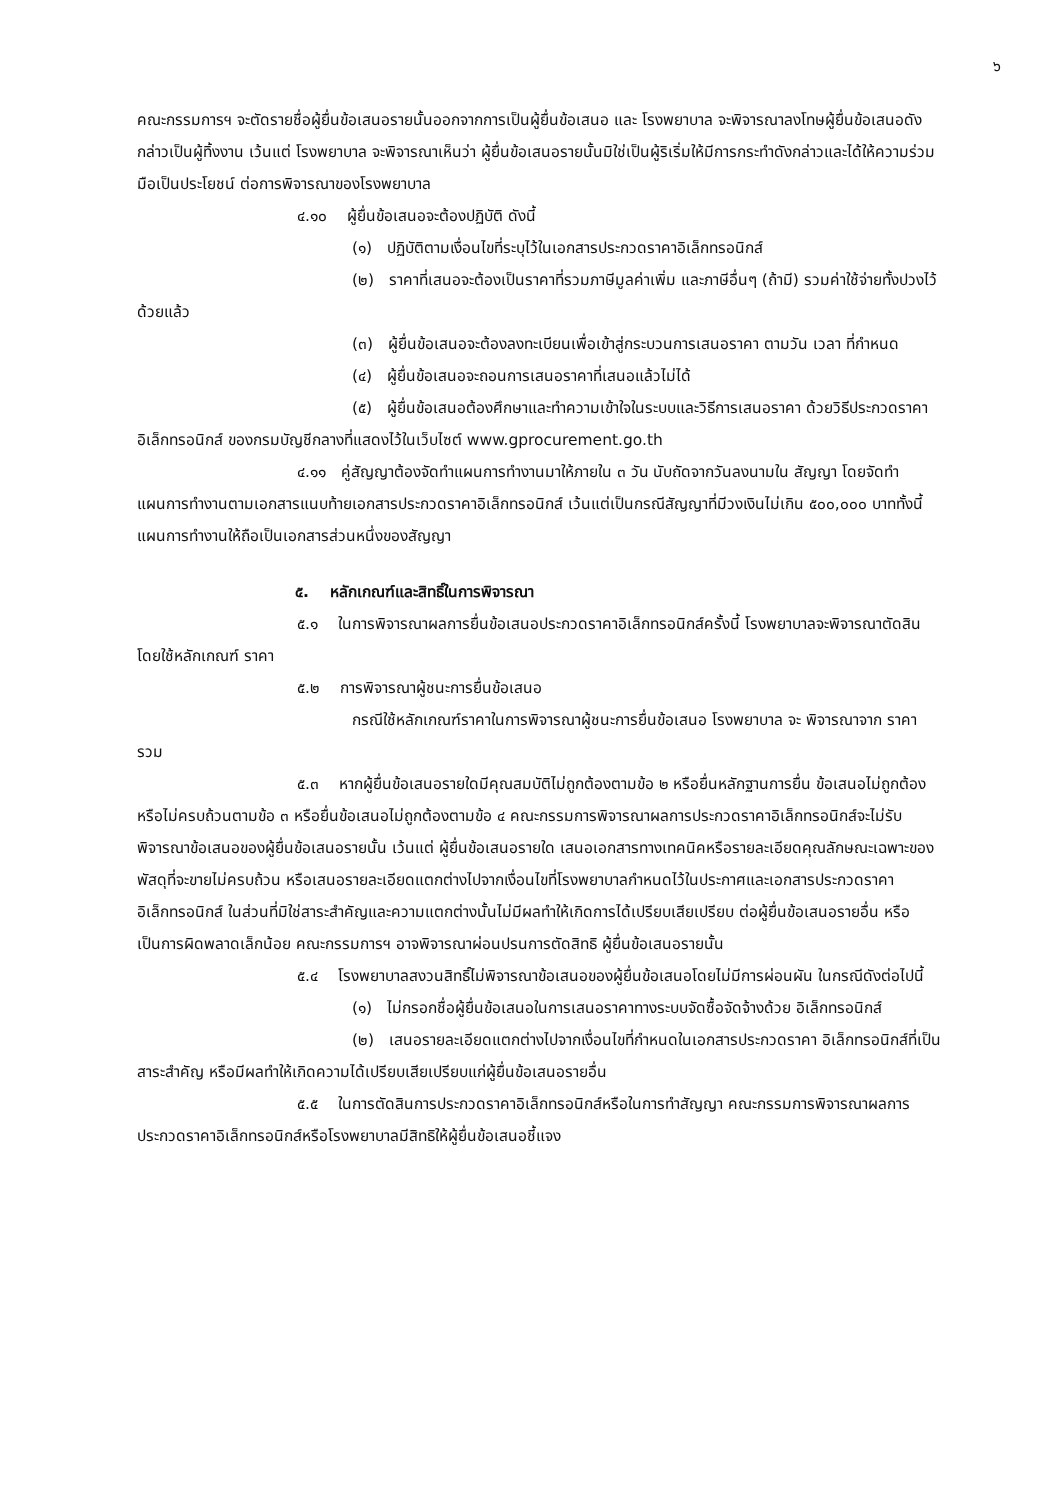๖
คณะกรรมการฯ จะตัดรายชื่อผู้ยื่นข้อเสนอรายนั้นออกจากการเป็นผู้ยื่นข้อเสนอ และ โรงพยาบาล จะพิจารณาลงโทษผู้ยื่นข้อเสนอดังกล่าวเป็นผู้ทิ้งงาน เว้นแต่ โรงพยาบาล จะพิจารณาเห็นว่า ผู้ยื่นข้อเสนอรายนั้นมิใช่เป็นผู้ริเริ่มให้มีการกระทำดังกล่าวและได้ให้ความร่วมมือเป็นประโยชน์ ต่อการพิจารณาของโรงพยาบาล
๔.๑๐ ผู้ยื่นข้อเสนอจะต้องปฏิบัติ ดังนี้
(๑) ปฏิบัติตามเงื่อนไขที่ระบุไว้ในเอกสารประกวดราคาอิเล็กทรอนิกส์
(๒) ราคาที่เสนอจะต้องเป็นราคาที่รวมภาษีมูลค่าเพิ่ม และภาษีอื่นๆ (ถ้ามี) รวมค่าใช้จ่ายทั้งปวงไว้ด้วยแล้ว
(๓) ผู้ยื่นข้อเสนอจะต้องลงทะเบียนเพื่อเข้าสู่กระบวนการเสนอราคา ตามวัน เวลา ที่กำหนด
(๔) ผู้ยื่นข้อเสนอจะถอนการเสนอราคาที่เสนอแล้วไม่ได้
(๕) ผู้ยื่นข้อเสนอต้องศึกษาและทำความเข้าใจในระบบและวิธีการเสนอราคา ด้วยวิธีประกวดราคาอิเล็กทรอนิกส์ ของกรมบัญชีกลางที่แสดงไว้ในเว็บไซต์ www.gprocurement.go.th
๔.๑๑ คู่สัญญาต้องจัดทำแผนการทำงานมาให้ภายใน ๓ วัน นับถัดจากวันลงนามใน สัญญา โดยจัดทำแผนการทำงานตามเอกสารแนบท้ายเอกสารประกวดราคาอิเล็กทรอนิกส์ เว้นแต่เป็นกรณีสัญญาที่มีวงเงินไม่เกิน ๕๐๐,๐๐๐ บาททั้งนี้ แผนการทำงานให้ถือเป็นเอกสารส่วนหนึ่งของสัญญา
๕. หลักเกณฑ์และสิทธิ์ในการพิจารณา
๕.๑ ในการพิจารณาผลการยื่นข้อเสนอประกวดราคาอิเล็กทรอนิกส์ครั้งนี้ โรงพยาบาลจะพิจารณาตัดสินโดยใช้หลักเกณฑ์ ราคา
๕.๒ การพิจารณาผู้ชนะการยื่นข้อเสนอ
กรณีใช้หลักเกณฑ์ราคาในการพิจารณาผู้ชนะการยื่นข้อเสนอ โรงพยาบาล จะ พิจารณาจาก ราคารวม
๕.๓ หากผู้ยื่นข้อเสนอรายใดมีคุณสมบัติไม่ถูกต้องตามข้อ ๒ หรือยื่นหลักฐานการยื่น ข้อเสนอไม่ถูกต้อง หรือไม่ครบถ้วนตามข้อ ๓ หรือยื่นข้อเสนอไม่ถูกต้องตามข้อ ๔ คณะกรรมการพิจารณาผลการประกวดราคาอิเล็กทรอนิกส์จะไม่รับพิจารณาข้อเสนอของผู้ยื่นข้อเสนอรายนั้น เว้นแต่ ผู้ยื่นข้อเสนอรายใด เสนอเอกสารทางเทคนิคหรือรายละเอียดคุณลักษณะเฉพาะของพัสดุที่จะขายไม่ครบถ้วน หรือเสนอรายละเอียดแตกต่างไปจากเงื่อนไขที่โรงพยาบาลกำหนดไว้ในประกาศและเอกสารประกวดราคาอิเล็กทรอนิกส์ ในส่วนที่มิใช่สาระสำคัญและความแตกต่างนั้นไม่มีผลทำให้เกิดการได้เปรียบเสียเปรียบ ต่อผู้ยื่นข้อเสนอรายอื่น หรือเป็นการผิดพลาดเล็กน้อย คณะกรรมการฯ อาจพิจารณาผ่อนปรนการตัดสิทธิ ผู้ยื่นข้อเสนอรายนั้น
๕.๔ โรงพยาบาลสงวนสิทธิ์ไม่พิจารณาข้อเสนอของผู้ยื่นข้อเสนอโดยไม่มีการผ่อนผัน ในกรณีดังต่อไปนี้
(๑) ไม่กรอกชื่อผู้ยื่นข้อเสนอในการเสนอราคาทางระบบจัดซื้อจัดจ้างด้วย อิเล็กทรอนิกส์
(๒) เสนอรายละเอียดแตกต่างไปจากเงื่อนไขที่กำหนดในเอกสารประกวดราคา อิเล็กทรอนิกส์ที่เป็นสาระสำคัญ หรือมีผลทำให้เกิดความได้เปรียบเสียเปรียบแก่ผู้ยื่นข้อเสนอรายอื่น
๕.๕ ในการตัดสินการประกวดราคาอิเล็กทรอนิกส์หรือในการทำสัญญา คณะกรรมการพิจารณาผลการประกวดราคาอิเล็กทรอนิกส์หรือโรงพยาบาลมีสิทธิให้ผู้ยื่นข้อเสนอชี้แจง